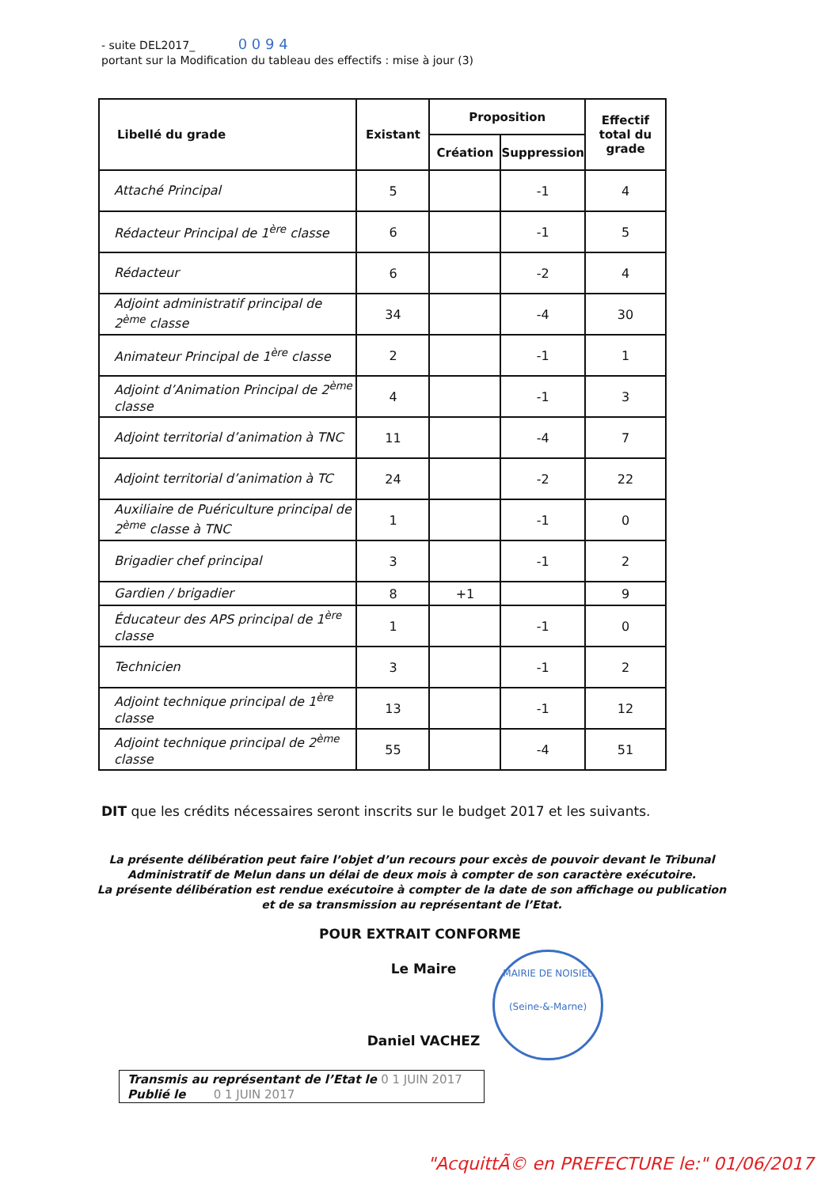- suite DEL2017_ 0 0 9 4
portant sur la Modification du tableau des effectifs : mise à jour (3)
| Libellé du grade | Existant | Proposition | | Effectif total du grade |
| --- | --- | --- | --- | --- |
| | | Création | Suppression | |
| Attaché Principal | 5 | | -1 | 4 |
| Rédacteur Principal de 1<sup>ère</sup> classe | 6 | | -1 | 5 |
| Rédacteur | 6 | | -2 | 4 |
| Adjoint administratif principal de 2<sup>ème</sup> classe | 34 | | -4 | 30 |
| Animateur Principal de 1<sup>ère</sup> classe | 2 | | -1 | 1 |
| Adjoint d’Animation Principal de 2<sup>ème</sup> classe | 4 | | -1 | 3 |
| Adjoint territorial d’animation à TNC | 11 | | -4 | 7 |
| Adjoint territorial d’animation à TC | 24 | | -2 | 22 |
| Auxiliaire de Puériculture principal de 2<sup>ème</sup> classe à TNC | 1 | | -1 | 0 |
| Brigadier chef principal | 3 | | -1 | 2 |
| Gardien / brigadier | 8 | +1 | | 9 |
| Éducateur des APS principal de 1<sup>ère</sup> classe | 1 | | -1 | 0 |
| Technicien | 3 | | -1 | 2 |
| Adjoint technique principal de 1<sup>ère</sup> classe | 13 | | -1 | 12 |
| Adjoint technique principal de 2<sup>ème</sup> classe | 55 | | -4 | 51 |
DIT que les crédits nécessaires seront inscrits sur le budget 2017 et les suivants.
La présente délibération peut faire l’objet d’un recours pour excès de pouvoir devant le Tribunal Administratif de Melun dans un délai de deux mois à compter de son caractère exécutoire.
La présente délibération est rendue exécutoire à compter de la date de son affichage ou publication et de sa transmission au représentant de l’Etat.
POUR EXTRAIT CONFORME
Le Maire
Daniel VACHEZ
MAIRIE DE NOISIEL
(Seine-&-Marne)
Transmis au représentant de l’Etat le 0 1 JUIN 2017
Publié le 0 1 JUIN 2017
"AcquittÃ© en PREFECTURE le:" 01/06/2017